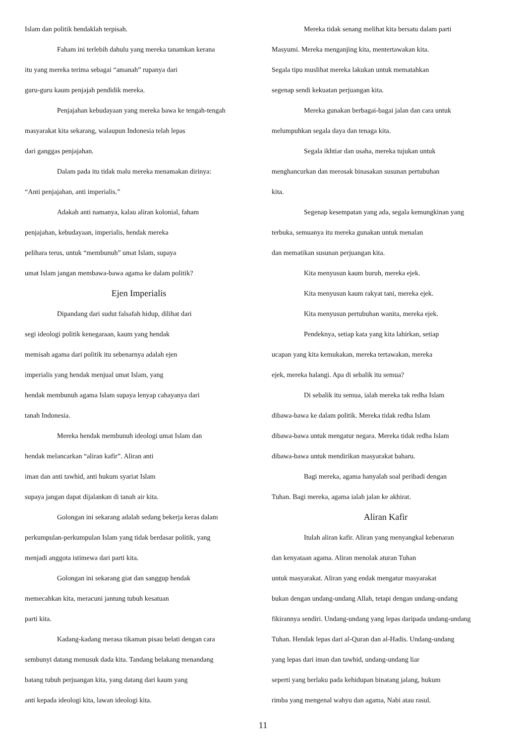Islam dan politik hendaklah terpisah.
Faham ini terlebih dahulu yang mereka tanamkan kerana
itu yang mereka terima sebagai “amanah” rupanya dari
guru-guru kaum penjajah pendidik mereka.
Penjajahan kebudayaan yang mereka bawa ke tengah-tengah
masyarakat kita sekarang, walaupun Indonesia telah lepas
dari ganggas penjajahan.
Dalam pada itu tidak malu mereka menamakan dirinya:
“Anti penjajahan, anti imperialis.”
Adakah anti namanya, kalau aliran kolonial, faham
penjajahan, kebudayaan, imperialis, hendak mereka
pelihara terus, untuk “membunuh” umat Islam, supaya
umat Islam jangan membawa-bawa agama ke dalam politik?
Ejen Imperialis
Dipandang dari sudut falsafah hidup, dilihat dari
segi ideologi politik kenegaraan, kaum yang hendak
memisah agama dari politik itu sebenarnya adalah ejen
imperialis yang hendak menjual umat Islam, yang
hendak membunuh agama Islam supaya lenyap cahayanya dari
tanah Indonesia.
Mereka hendak membunuh ideologi umat Islam dan
hendak melancarkan “aliran kafir”. Aliran anti
iman dan anti tawhid, anti hukum syariat Islam
supaya jangan dapat dijalankan di tanah air kita.
Golongan ini sekarang adalah sedang bekerja keras dalam
perkumpulan-perkumpulan Islam yang tidak berdasar politik, yang
menjadi anggota istimewa dari parti kita.
Golongan ini sekarang giat dan sanggup hendak
memecahkan kita, meracuni jantung tubuh kesatuan
parti kita.
Kadang-kadang merasa tikaman pisau belati dengan cara
sembunyi datang menusuk dada kita. Tandang belakang menandang
batang tubuh perjuangan kita, yang datang dari kaum yang
anti kepada ideologi kita, lawan ideologi kita.
Mereka tidak senang melihat kita bersatu dalam parti
Masyumi. Mereka menganjing kita, mentertawakan kita.
Segala tipu muslihat mereka lakukan untuk mematahkan
segenap sendi kekuatan perjuangan kita.
Mereka gunakan berbagai-bagai jalan dan cara untuk
melumpuhkan segala daya dan tenaga kita.
Segala ikhtiar dan usaha, mereka tujukan untuk
menghancurkan dan merosak binasakan susunan pertubuhan
kita.
Segenap kesempatan yang ada, segala kemungkinan yang
terbuka, semuanya itu mereka gunakan untuk menalan
dan mematikan susunan perjuangan kita.
Kita menyusun kaum buruh, mereka ejek.
Kita menyusun kaum rakyat tani, mereka ejek.
Kita menyusun pertubuhan wanita, mereka ejek.
Pendeknya, setiap kata yang kita lahirkan, setiap
ucapan yang kita kemukakan, mereka tertawakan, mereka
ejek, mereka halangi. Apa di sebalik itu semua?
Di sebalik itu semua, ialah mereka tak redha Islam
dibawa-bawa ke dalam politik. Mereka tidak redha Islam
dibawa-bawa untuk mengatur negara. Mereka tidak redha Islam
dibawa-bawa untuk mendirikan masyarakat baharu.
Bagi mereka, agama hanyalah soal peribadi dengan
Tuhan. Bagi mereka, agama ialah jalan ke akhirat.
Aliran Kafir
Itulah aliran kafir. Aliran yang menyangkal kebenaran
dan kenyataan agama. Aliran menolak aturan Tuhan
untuk masyarakat. Aliran yang endak mengatur masyarakat
bukan dengan undang-undang Allah, tetapi dengan undang-undang
fikirannya sendiri. Undang-undang yang lepas daripada undang-undang
Tuhan. Hendak lepas dari al-Quran dan al-Hadis. Undang-undang
yang lepas dari iman dan tawhid, undang-undang liar
seperti yang berlaku pada kehidupan binatang jalang, hukum
rimba yang mengenal wahyu dan agama, Nabi atau rasul.
11